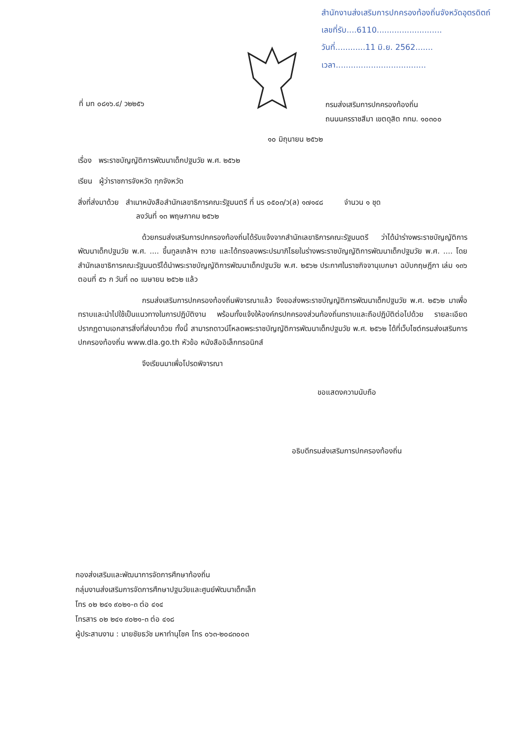สำนักงานส่งเสริมการปกครองท้องถิ่นจังหวัดอุตรดิตถ์
เลขที่รับ....6110..........................
วันที่............11 มิ.ย. 2562.......
เวลา....................................
ที่ มท ๐๘๑๖.๔/ ว๒๒๕๖
กรมส่งเสริมการปกครองท้องถิ่น
ถนนนครราชสีมา เขตดุสิต กทม. ๑๐๓๐๐
๑๐ มิถุนายน ๒๕๖๒
เรื่อง พระราชบัญญัติการพัฒนาเด็กปฐมวัย พ.ศ. ๒๕๖๒
เรียน ผู้ว่าราชการจังหวัด ทุกจังหวัด
สิ่งที่ส่งมาด้วย สำเนาหนังสือสำนักเลขาธิการคณะรัฐมนตรี ที่ นร ๐๕๐๓/ว(ล) ๑๗๑๔๘ จำนวน ๑ ชุด
ลงวันที่ ๑๓ พฤษภาคม ๒๕๖๒
ด้วยกรมส่งเสริมการปกครองท้องถิ่นได้รับแจ้งจากสำนักเลขาธิการคณะรัฐมนตรี ว่าได้นำร่างพระราชบัญญัติการพัฒนาเด็กปฐมวัย พ.ศ. .... ขึ้นทูลเกล้าฯ ถวาย และได้ทรงลงพระปรมาภิไธยในร่างพระราชบัญญัติการพัฒนาเด็กปฐมวัย พ.ศ. .... โดยสำนักเลขาธิการคณะรัฐมนตรีได้นำพระราชบัญญัติการพัฒนาเด็กปฐมวัย พ.ศ. ๒๕๖๒ ประกาศในราชกิจจานุเบกษา ฉบับกฤษฎีกา เล่ม ๑๓๖ ตอนที่ ๕๖ ก วันที่ ๓๐ เมษายน ๒๕๖๒ แล้ว
กรมส่งเสริมการปกครองท้องถิ่นพิจารณาแล้ว จึงขอส่งพระราชบัญญัติการพัฒนาเด็กปฐมวัย พ.ศ. ๒๕๖๒ มาเพื่อทราบและนำไปใช้เป็นแนวทางในการปฏิบัติงาน พร้อมทั้งแจ้งให้องค์กรปกครองส่วนท้องถิ่นทราบและถือปฏิบัติต่อไปด้วย รายละเอียดปรากฏตามเอกสารสิ่งที่ส่งมาด้วย ทั้งนี้ สามารถดาวน์โหลดพระราชบัญญัติการพัฒนาเด็กปฐมวัย พ.ศ. ๒๕๖๒ ได้ที่เว็บไซต์กรมส่งเสริมการปกครองท้องถิ่น www.dla.go.th หัวข้อ หนังสืออิเล็กทรอนิกส์
จึงเรียนมาเพื่อโปรดพิจารณา
ขอแสดงความนับถือ
อธิบดีกรมส่งเสริมการปกครองท้องถิ่น
กองส่งเสริมและพัฒนาการจัดการศึกษาท้องถิ่น
กลุ่มงานส่งเสริมการจัดการศึกษาปฐมวัยและศูนย์พัฒนาเด็กเล็ก
โทร ๐๒ ๒๔๑ ๙๐๒๑-๓ ต่อ ๔๑๔
โทรสาร ๐๒ ๒๔๑ ๙๐๒๑-๓ ต่อ ๔๑๘
ผู้ประสานงาน : นายชัยธวัช มหาทำนุโชค โทร ๐๖๓-๒๐๘๓๐๐๓